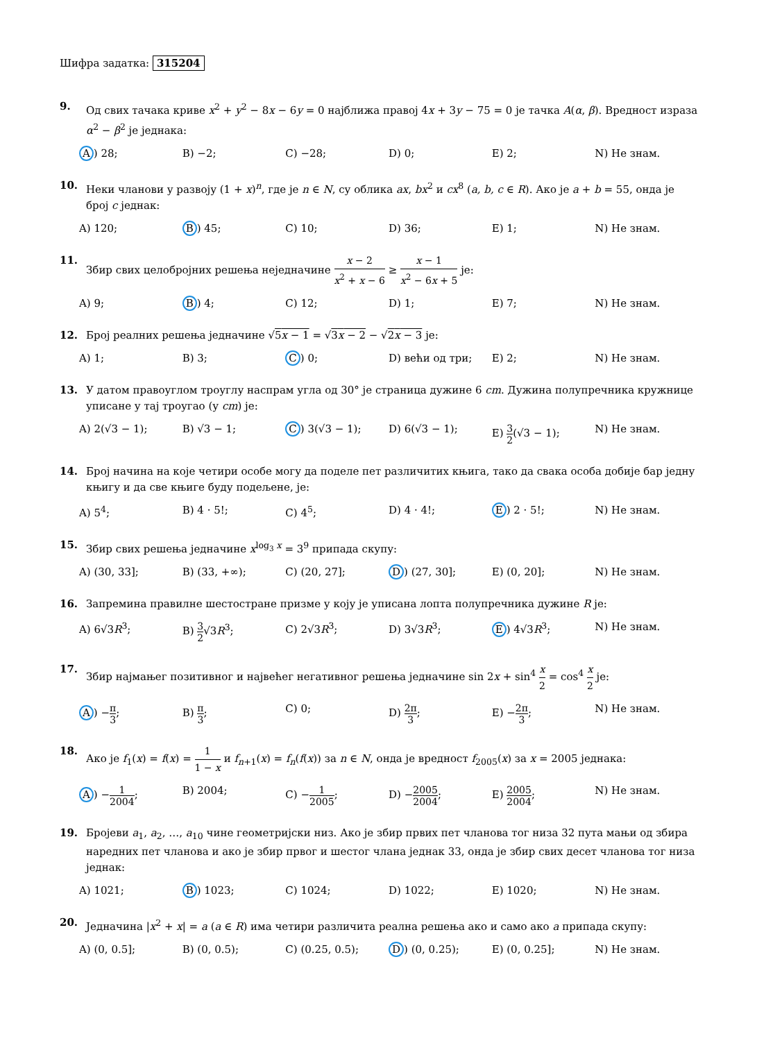Шифра задатка: 315204
9. Од свих тачака криве x<sup>2</sup> + y<sup>2</sup> − 8x − 6y = 0 најближа правој 4x + 3y − 75 = 0 је тачка A(α, β). Вредност израза α<sup>2</sup> − β<sup>2</sup> је једнака:
A) 28; B) −2; C) −28; D) 0; E) 2; N) Не знам.
10. Неки чланови у развоју (1 + x)<sup>n</sup>, где је n ∈ N, су облика ax, bx<sup>2</sup> и cx<sup>8</sup> (a, b, c ∈ R). Ако је a + b = 55, онда је број c једнак:
A) 120; B) 45; C) 10; D) 36; E) 1; N) Не знам.
11. Збир свих целобројних решења неједначине x − 2 x<sup>2</sup> + x − 6 ≥ x − 1 x<sup>2</sup> − 6x + 5 је:
A) 9; B) 4; C) 12; D) 1; E) 7; N) Не знам.
12. Број реалних решења једначине √5x − 1 = √3x − 2 − √2x − 3 је:
A) 1; B) 3; C) 0; D) већи од три; E) 2; N) Не знам.
13. У датом правоуглом троуглу наспрам угла од 30° је страница дужине 6 cm. Дужина полупречника кружнице уписане у тај троугао (у cm) је:
A) 2(√3 − 1); B) √3 − 1; C) 3(√3 − 1); D) 6(√3 − 1); E) 3 2(√3 − 1); N) Не знам.
14. Број начина на које четири особе могу да поделе пет различитих књига, тако да свака особа добије бар једну књигу и да све књиге буду подељене, је:
A) 5<sup>4</sup>; B) 4 · 5!; C) 4<sup>5</sup>; D) 4 · 4!; E) 2 · 5!; N) Не знам.
15. Збир свих решења једначине x<sup>log<sub>3</sub> x</sup> = 3<sup>9</sup> припада скупу:
A) (30, 33]; B) (33, +∞); C) (20, 27]; D) (27, 30]; E) (0, 20]; N) Не знам.
16. Запремина правилне шестостране призме у коју је уписана лопта полупречника дужине R је:
A) 6√3R<sup>3</sup>; B) 3 2√3R<sup>3</sup>; C) 2√3R<sup>3</sup>; D) 3√3R<sup>3</sup>; E) 4√3R<sup>3</sup>; N) Не знам.
17. Збир најмањег позитивног и највећег негативног решења једначине sin 2x + sin<sup>4</sup> x 2 = cos<sup>4</sup> x 2 је:
A) −π 3; B) π 3; C) 0; D) 2π 3; E) −2π 3; N) Не знам.
18. Ако је f<sub>1</sub>(x) = f(x) = 1 1 − x и f<sub>n+1</sub>(x) = f<sub>n</sub>(f(x)) за n ∈ N, онда је вредност f<sub>2005</sub>(x) за x = 2005 једнака:
A) −1 2004; B) 2004; C) −1 2005; D) −2005 2004; E) 2005 2004; N) Не знам.
19. Бројеви a<sub>1</sub>, a<sub>2</sub>, …, a<sub>10</sub> чине геометријски низ. Ако је збир првих пет чланова тог низа 32 пута мањи од збира наредних пет чланова и ако је збир првог и шестог члана једнак 33, онда је збир свих десет чланова тог низа једнак:
A) 1021; B) 1023; C) 1024; D) 1022; E) 1020; N) Не знам.
20. Једначина |x<sup>2</sup> + x| = a (a ∈ R) има четири различита реална решења ако и само ако a припада скупу:
A) (0, 0.5]; B) (0, 0.5); C) (0.25, 0.5); D) (0, 0.25); E) (0, 0.25]; N) Не знам.